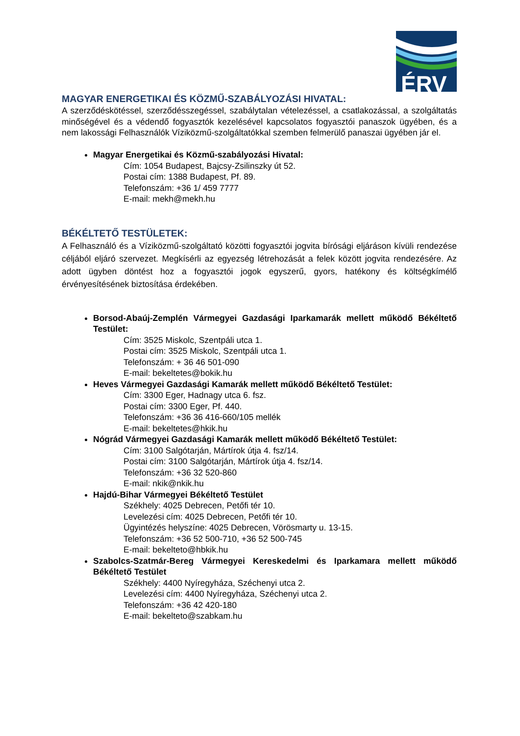ÉRV
MAGYAR ENERGETIKAI ÉS KÖZMŰ-SZABÁLYOZÁSI HIVATAL:
A szerződéskötéssel, szerződésszegéssel, szabálytalan vételezéssel, a csatlakozással, a szolgáltatás minőségével és a védendő fogyasztók kezelésével kapcsolatos fogyasztói panaszok ügyében, és a nem lakossági Felhasználók Víziközmű-szolgáltatókkal szemben felmerülő panaszai ügyében jár el.
Magyar Energetikai és Közmű-szabályozási Hivatal:
Cím: 1054 Budapest, Bajcsy-Zsilinszky út 52.
Postai cím: 1388 Budapest, Pf. 89.
Telefonszám: +36 1/ 459 7777
E-mail: mekh@mekh.hu
BÉKÉLTETŐ TESTÜLETEK:
A Felhasználó és a Víziközmű-szolgáltató közötti fogyasztói jogvita bírósági eljáráson kívüli rendezése céljából eljáró szervezet. Megkísérli az egyezség létrehozását a felek között jogvita rendezésére. Az adott ügyben döntést hoz a fogyasztói jogok egyszerű, gyors, hatékony és költségkímélő érvényesítésének biztosítása érdekében.
Borsod-Abaúj-Zemplén Vármegyei Gazdasági Iparkamarák mellett működő Békéltető Testület:
Cím: 3525 Miskolc, Szentpáli utca 1.
Postai cím: 3525 Miskolc, Szentpáli utca 1.
Telefonszám: + 36 46 501-090
E-mail: bekeltetes@bokik.hu
Heves Vármegyei Gazdasági Kamarák mellett működő Békéltető Testület:
Cím: 3300 Eger, Hadnagy utca 6. fsz.
Postai cím: 3300 Eger, Pf. 440.
Telefonszám: +36 36 416-660/105 mellék
E-mail: bekeltetes@hkik.hu
Nógrád Vármegyei Gazdasági Kamarák mellett működő Békéltető Testület:
Cím: 3100 Salgótarján, Mártírok útja 4. fsz/14.
Postai cím: 3100 Salgótarján, Mártírok útja 4. fsz/14.
Telefonszám: +36 32 520-860
E-mail: nkik@nkik.hu
Hajdú-Bihar Vármegyei Békéltető Testület
Székhely: 4025 Debrecen, Petőfi tér 10.
Levelezési cím: 4025 Debrecen, Petőfi tér 10.
Ügyintézés helyszíne: 4025 Debrecen, Vörösmarty u. 13-15.
Telefonszám: +36 52 500-710, +36 52 500-745
E-mail: bekelteto@hbkik.hu
Szabolcs-Szatmár-Bereg Vármegyei Kereskedelmi és Iparkamara mellett működő Békéltető Testület
Székhely: 4400 Nyíregyháza, Széchenyi utca 2.
Levelezési cím: 4400 Nyíregyháza, Széchenyi utca 2.
Telefonszám: +36 42 420-180
E-mail: bekelteto@szabkam.hu